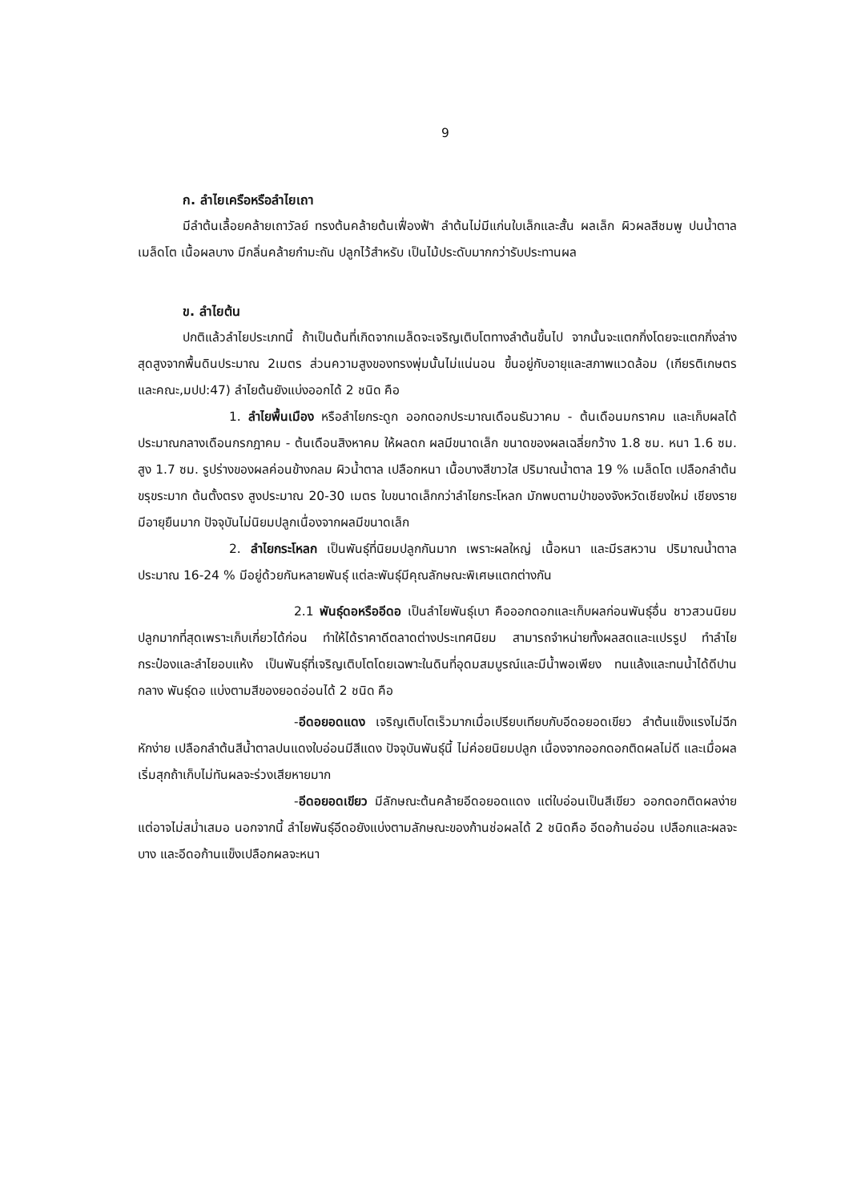9
ก. ลำไยเครือหรือลำไยเถา
มีลำต้นเลื้อยคล้ายเถาวัลย์ ทรงต้นคล้ายต้นเฟื่องฟ้า ลำต้นไม่มีแก่นใบเล็กและสั้น ผลเล็ก ผิวผลสีชมพู ปนน้ำตาล เมล็ดโต เนื้อผลบาง มีกลิ่นคล้ายกำมะถัน ปลูกไว้สำหรับ เป็นไม้ประดับมากกว่ารับประทานผล
ข. ลำไยต้น
ปกติแล้วลำไยประเภทนี้ ถ้าเป็นต้นที่เกิดจากเมล็ดจะเจริญเติบโตทางลำต้นขึ้นไป จากนั้นจะแตกกิ่งโดยจะแตกกิ่งล่างสุดสูงจากพื้นดินประมาณ 2เมตร ส่วนความสูงของทรงพุ่มนั้นไม่แน่นอน ขึ้นอยู่กับอายุและสภาพแวดล้อม (เกียรติเกษตร และคณะ,มปป:47) ลำไยต้นยังแบ่งออกได้ 2 ชนิด คือ
1. ลำไยพื้นเมือง หรือลำไยกระดูก ออกดอกประมาณเดือนธันวาคม - ต้นเดือนมกราคม และเก็บผลได้ประมาณกลางเดือนกรกฎาคม - ต้นเดือนสิงหาคม ให้ผลดก ผลมีขนาดเล็ก ขนาดของผลเฉลี่ยกว้าง 1.8 ซม. หนา 1.6 ซม. สูง 1.7 ซม. รูปร่างของผลค่อนข้างกลม ผิวน้ำตาล เปลือกหนา เนื้อบางสีขาวใส ปริมาณน้ำตาล 19 % เมล็ดโต เปลือกลำต้นขรุขระมาก ต้นตั้งตรง สูงประมาณ 20-30 เมตร ใบขนาดเล็กกว่าลำไยกระโหลก มักพบตามป่าของจังหวัดเชียงใหม่ เชียงราย มีอายุยืนมาก ปัจจุบันไม่นิยมปลูกเนื่องจากผลมีขนาดเล็ก
2. ลำไยกระโหลก เป็นพันธุ์ที่นิยมปลูกกันมาก เพราะผลใหญ่ เนื้อหนา และมีรสหวาน ปริมาณน้ำตาลประมาณ 16-24 % มีอยู่ด้วยกันหลายพันธุ์ แต่ละพันธุ์มีคุณลักษณะพิเศษแตกต่างกัน
2.1 พันธุ์ดอหรืออีดอ เป็นลำไยพันธุ์เบา คือออกดอกและเก็บผลก่อนพันธุ์อื่น ชาวสวนนิยมปลูกมากที่สุดเพราะเก็บเกี่ยวได้ก่อน ทำให้ได้ราคาดีตลาดต่างประเทศนิยม สามารถจำหน่ายทั้งผลสดและแปรรูป ทำลำไยกระป๋องและลำไยอบแห้ง เป็นพันธุ์ที่เจริญเติบโตโดยเฉพาะในดินที่อุดมสมบูรณ์และมีน้ำพอเพียง ทนแล้งและทนน้ำได้ดีปานกลาง พันธุ์ดอ แบ่งตามสีของยอดอ่อนได้ 2 ชนิด คือ
-อีดอยอดแดง เจริญเติบโตเร็วมากเมื่อเปรียบเทียบกับอีดอยอดเขียว ลำต้นแข็งแรงไม่ฉีกหักง่าย เปลือกลำต้นสีน้ำตาลปนแดงใบอ่อนมีสีแดง ปัจจุบันพันธุ์นี้ ไม่ค่อยนิยมปลูก เนื่องจากออกดอกติดผลไม่ดี และเมื่อผลเริ่มสุกถ้าเก็บไม่ทันผลจะร่วงเสียหายมาก
-อีดอยอดเขียว มีลักษณะต้นคล้ายอีดอยอดแดง แต่ใบอ่อนเป็นสีเขียว ออกดอกติดผลง่าย แต่อาจไม่สม่ำเสมอ นอกจากนี้ ลำไยพันธุ์อีดอยังแบ่งตามลักษณะของก้านช่อผลได้ 2 ชนิดคือ อีดอก้านอ่อน เปลือกและผลจะบาง และอีดอก้านแข็งเปลือกผลจะหนา